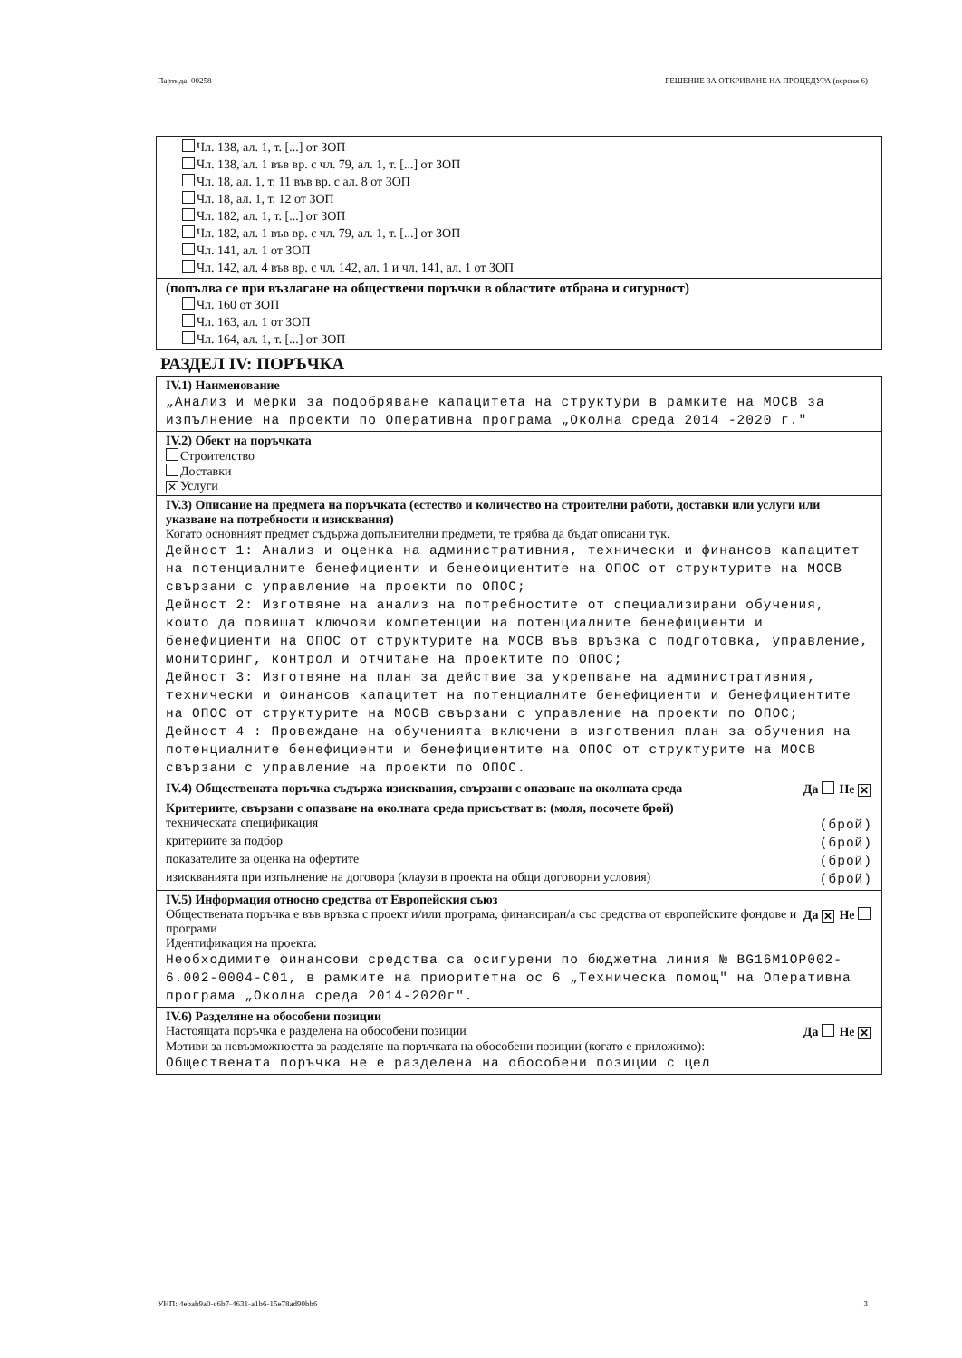Партида: 00258 РЕШЕНИЕ ЗА ОТКРИВАНЕ НА ПРОЦЕДУРА (версия 6)
Чл. 138, ал. 1, т. [...] от ЗОП
Чл. 138, ал. 1 във вр. с чл. 79, ал. 1, т. [...] от ЗОП
Чл. 18, ал. 1, т. 11 във вр. с ал. 8 от ЗОП
Чл. 18, ал. 1, т. 12 от ЗОП
Чл. 182, ал. 1, т. [...] от ЗОП
Чл. 182, ал. 1 във вр. с чл. 79, ал. 1, т. [...] от ЗОП
Чл. 141, ал. 1 от ЗОП
Чл. 142, ал. 4 във вр. с чл. 142, ал. 1 и чл. 141, ал. 1 от ЗОП
(попълва се при възлагане на обществени поръчки в областите отбрана и сигурност)
Чл. 160 от ЗОП
Чл. 163, ал. 1 от ЗОП
Чл. 164, ал. 1, т. [...] от ЗОП
РАЗДЕЛ IV: ПОРЪЧКА
IV.1) Наименование
„Анализ и мерки за подобряване капацитета на структури в рамките на МОСВ за изпълнение на проекти по Оперативна програма „Околна среда 2014 -2020 г."
IV.2) Обект на поръчката
Строителство
Доставки
✕ Услуги
IV.3) Описание на предмета на поръчката (естество и количество на строителни работи, доставки или услуги или указване на потребности и изисквания)
Когато основният предмет съдържа допълнителни предмети, те трябва да бъдат описани тук.
Дейност 1: Анализ и оценка на административния, технически и финансов капацитет на потенциалните бенефициенти и бенефициентите на ОПОС от структурите на МОСВ свързани с управление на проекти по ОПОС;
Дейност 2: Изготвяне на анализ на потребностите от специализирани обучения, които да повишат ключови компетенции на потенциалните бенефициенти и бенефициенти на ОПОС от структурите на МОСВ във връзка с подготовка, управление, мониторинг, контрол и отчитане на проектите по ОПОС;
Дейност 3: Изготвяне на план за действие за укрепване на административния, технически и финансов капацитет на потенциалните бенефициенти и бенефициентите на ОПОС от структурите на МОСВ свързани с управление на проекти по ОПОС;
Дейност 4 : Провеждане на обученията включени в изготвения план за обучения на потенциалните бенефициенти и бенефициентите на ОПОС от структурите на МОСВ свързани с управление на проекти по ОПОС.
IV.4) Обществената поръчка съдържа изисквания, свързани с опазване на околната среда Да Не ✕
Критериите, свързани с опазване на околната среда присъстват в: (моля, посочете брой)
техническата спецификация (брой)
критериите за подбор (брой)
показателите за оценка на офертите (брой)
изискванията при изпълнение на договора (клаузи в проекта на общи договорни условия) (брой)
IV.5) Информация относно средства от Европейския съюз
Обществената поръчка е във връзка с проект и/или програма, финансиран/а със средства от европейските фондове и програми Да ✕ Не
Идентификация на проекта:
Необходимите финансови средства са осигурени по бюджетна линия № BG16M1OP002-6.002-0004-C01, в рамките на приоритетна ос 6 „Техническа помощ" на Оперативна програма „Околна среда 2014-2020г".
IV.6) Разделяне на обособени позиции
Настоящата поръчка е разделена на обособени позиции Да Не ✕
Мотиви за невъзможността за разделяне на поръчката на обособени позиции (когато е приложимо):
Обществената поръчка не е разделена на обособени позиции с цел
УНП: 4ebab9a0-c6b7-4631-a1b6-15e78ad90bb6 3